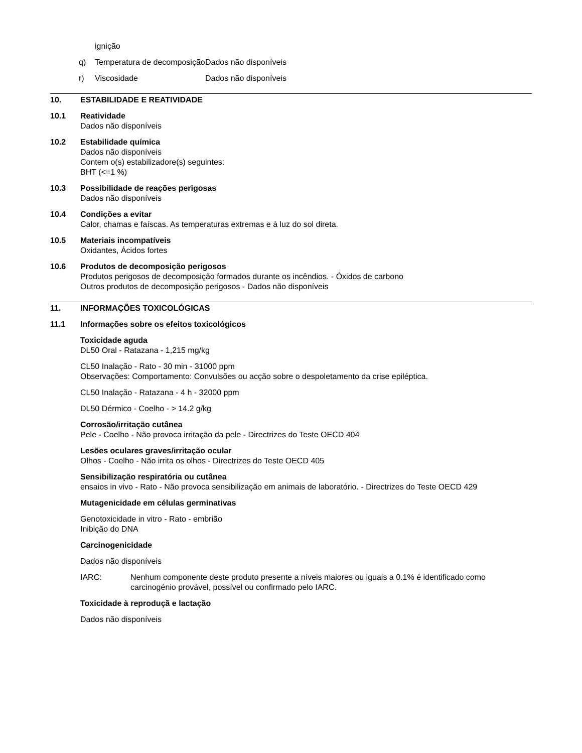ignição
q) Temperatura de decomposição Dados não disponíveis
r) Viscosidade Dados não disponíveis
10. ESTABILIDADE E REATIVIDADE
10.1 Reatividade
Dados não disponíveis
10.2 Estabilidade química
Dados não disponíveis
Contem o(s) estabilizadore(s) seguintes:
BHT (<=1 %)
10.3 Possibilidade de reações perigosas
Dados não disponíveis
10.4 Condições a evitar
Calor, chamas e faíscas. As temperaturas extremas e à luz do sol direta.
10.5 Materiais incompatíveis
Oxidantes, Ácidos fortes
10.6 Produtos de decomposição perigosos
Produtos perigosos de decomposição formados durante os incêndios. - Óxidos de carbono
Outros produtos de decomposição perigosos - Dados não disponíveis
11. INFORMAÇÕES TOXICOLÓGICAS
11.1 Informações sobre os efeitos toxicológicos
Toxicidade aguda
DL50 Oral - Ratazana - 1,215 mg/kg
CL50 Inalação - Rato - 30 min - 31000 ppm
Observações: Comportamento: Convulsões ou acção sobre o despoletamento da crise epiléptica.
CL50 Inalação - Ratazana - 4 h - 32000 ppm
DL50 Dérmico - Coelho - > 14.2 g/kg
Corrosão/irritação cutânea
Pele - Coelho - Não provoca irritação da pele - Directrizes do Teste OECD 404
Lesões oculares graves/irritação ocular
Olhos - Coelho - Não irrita os olhos - Directrizes do Teste OECD 405
Sensibilização respiratória ou cutânea
ensaios in vivo - Rato - Não provoca sensibilização em animais de laboratório. - Directrizes do Teste OECD 429
Mutagenicidade em células germinativas
Genotoxicidade in vitro - Rato - embrião
Inibição do DNA
Carcinogenicidade
Dados não disponíveis
IARC: Nenhum componente deste produto presente a níveis maiores ou iguais a 0.1% é identificado como carcinogénio provável, possível ou confirmado pelo IARC.
Toxicidade à reproduçã e lactação
Dados não disponíveis